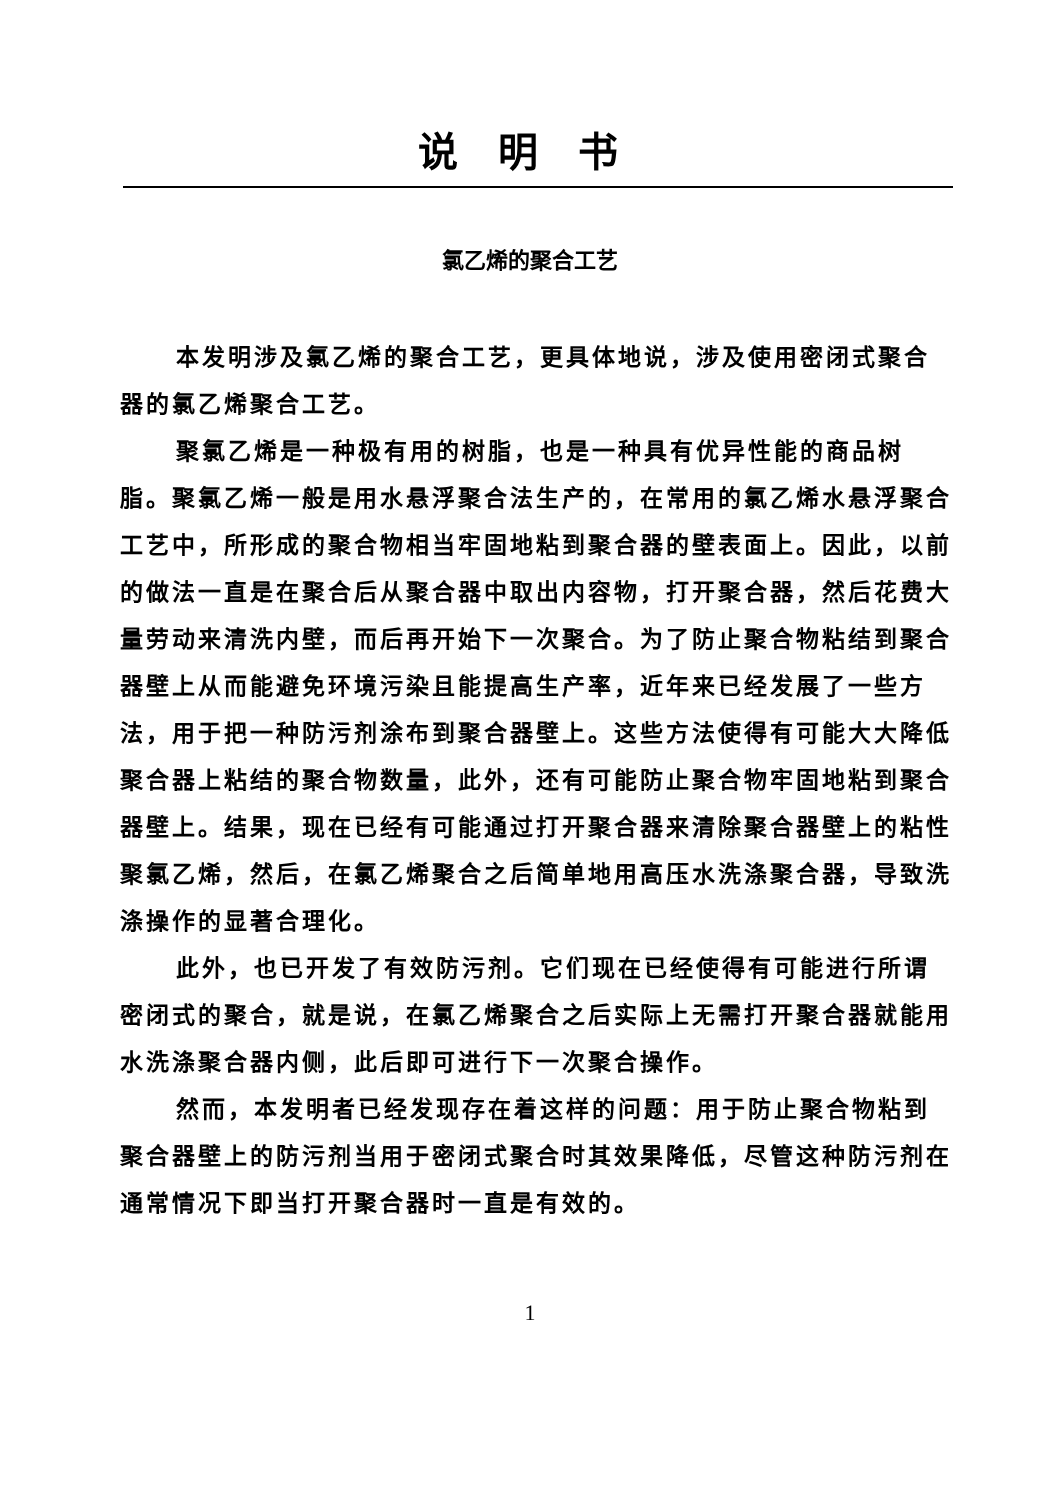说明书
氯乙烯的聚合工艺
本发明涉及氯乙烯的聚合工艺，更具体地说，涉及使用密闭式聚合器的氯乙烯聚合工艺。
聚氯乙烯是一种极有用的树脂，也是一种具有优异性能的商品树脂。聚氯乙烯一般是用水悬浮聚合法生产的，在常用的氯乙烯水悬浮聚合工艺中，所形成的聚合物相当牢固地粘到聚合器的壁表面上。因此，以前的做法一直是在聚合后从聚合器中取出内容物，打开聚合器，然后花费大量劳动来清洗内壁，而后再开始下一次聚合。为了防止聚合物粘结到聚合器壁上从而能避免环境污染且能提高生产率，近年来已经发展了一些方法，用于把一种防污剂涂布到聚合器壁上。这些方法使得有可能大大降低聚合器上粘结的聚合物数量，此外，还有可能防止聚合物牢固地粘到聚合器壁上。结果，现在已经有可能通过打开聚合器来清除聚合器壁上的粘性聚氯乙烯，然后，在氯乙烯聚合之后简单地用高压水洗涤聚合器，导致洗涤操作的显著合理化。
此外，也已开发了有效防污剂。它们现在已经使得有可能进行所谓密闭式的聚合，就是说，在氯乙烯聚合之后实际上无需打开聚合器就能用水洗涤聚合器内侧，此后即可进行下一次聚合操作。
然而，本发明者已经发现存在着这样的问题：用于防止聚合物粘到聚合器壁上的防污剂当用于密闭式聚合时其效果降低，尽管这种防污剂在通常情况下即当打开聚合器时一直是有效的。
1